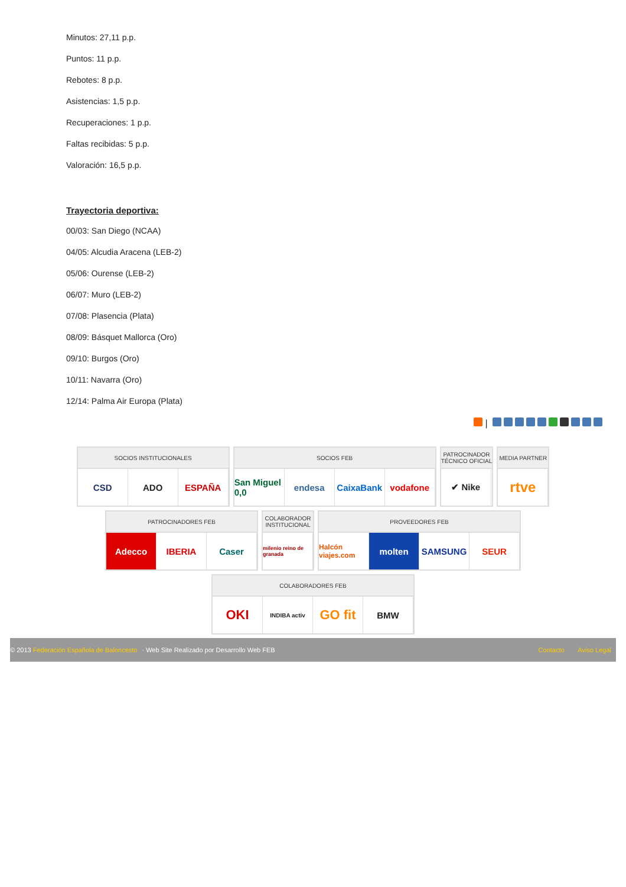Minutos: 27,11 p.p.
Puntos: 11 p.p.
Rebotes: 8 p.p.
Asistencias: 1,5 p.p.
Recuperaciones: 1 p.p.
Faltas recibidas: 5 p.p.
Valoración: 16,5 p.p.
Trayectoria deportiva:
00/03: San Diego (NCAA)
04/05: Alcudia Aracena (LEB-2)
05/06: Ourense (LEB-2)
06/07: Muro (LEB-2)
07/08: Plasencia (Plata)
08/09: Básquet Mallorca (Oro)
09/10: Burgos (Oro)
10/11: Navarra (Oro)
12/14: Palma Air Europa (Plata)
|
SOCIOS INSTITUCIONALES
CSD ADO ESPAÑA
SOCIOS FEB
San Miguel 0,0
endesa CaixaBank vodafone
PATROCINADOR
TÉCNICO OFICIAL
✔ Nike
MEDIA PARTNER
rtve
PATROCINADORES FEB
Adecco IBERIA Caser
COLABORADOR
INSTITUCIONAL
milenio reino de granada
PROVEEDORES FEB
Halcón viajes.com
molten SAMSUNG SEUR
COLABORADORES FEB
OKI
INDIBA activ
GO fit
BMW
© 2013 Federación Española de Baloncesto · Web Site Realizado por Desarrollo Web FEB
Contacto Aviso Legal